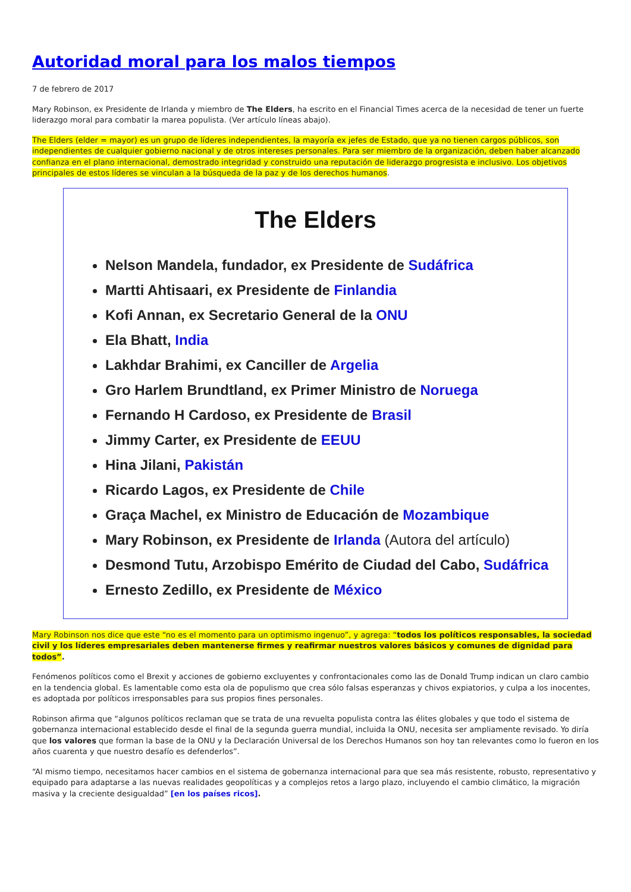Autoridad moral para los malos tiempos
7 de febrero de 2017
Mary Robinson, ex Presidente de Irlanda y miembro de The Elders, ha escrito en el Financial Times acerca de la necesidad de tener un fuerte liderazgo moral para combatir la marea populista. (Ver artículo líneas abajo).
The Elders (elder = mayor) es un grupo de líderes independientes, la mayoría ex jefes de Estado, que ya no tienen cargos públicos, son independientes de cualquier gobierno nacional y de otros intereses personales. Para ser miembro de la organización, deben haber alcanzado confianza en el plano internacional, demostrado integridad y construido una reputación de liderazgo progresista e inclusivo. Los objetivos principales de estos líderes se vinculan a la búsqueda de la paz y de los derechos humanos.
The Elders
Nelson Mandela, fundador, ex Presidente de Sudáfrica
Martti Ahtisaari, ex Presidente de Finlandia
Kofi Annan, ex Secretario General de la ONU
Ela Bhatt, India
Lakhdar Brahimi, ex Canciller de Argelia
Gro Harlem Brundtland, ex Primer Ministro de Noruega
Fernando H Cardoso, ex Presidente de Brasil
Jimmy Carter, ex Presidente de EEUU
Hina Jilani, Pakistán
Ricardo Lagos, ex Presidente de Chile
Graça Machel, ex Ministro de Educación de Mozambique
Mary Robinson, ex Presidente de Irlanda (Autora del artículo)
Desmond Tutu, Arzobispo Emérito de Ciudad del Cabo, Sudáfrica
Ernesto Zedillo, ex Presidente de México
Mary Robinson nos dice que este “no es el momento para un optimismo ingenuo”, y agrega: “todos los políticos responsables, la sociedad civil y los líderes empresariales deben mantenerse firmes y reafirmar nuestros valores básicos y comunes de dignidad para todos”.
Fenómenos políticos como el Brexit y acciones de gobierno excluyentes y confrontacionales como las de Donald Trump indican un claro cambio en la tendencia global. Es lamentable como esta ola de populismo que crea sólo falsas esperanzas y chivos expiatorios, y culpa a los inocentes, es adoptada por políticos irresponsables para sus propios fines personales.
Robinson afirma que “algunos políticos reclaman que se trata de una revuelta populista contra las élites globales y que todo el sistema de gobernanza internacional establecido desde el final de la segunda guerra mundial, incluida la ONU, necesita ser ampliamente revisado. Yo diría que los valores que forman la base de la ONU y la Declaración Universal de los Derechos Humanos son hoy tan relevantes como lo fueron en los años cuarenta y que nuestro desafío es defenderlos”.
“Al mismo tiempo, necesitamos hacer cambios en el sistema de gobernanza internacional para que sea más resistente, robusto, representativo y equipado para adaptarse a las nuevas realidades geopolíticas y a complejos retos a largo plazo, incluyendo el cambio climático, la migración masiva y la creciente desigualdad” [en los países ricos].